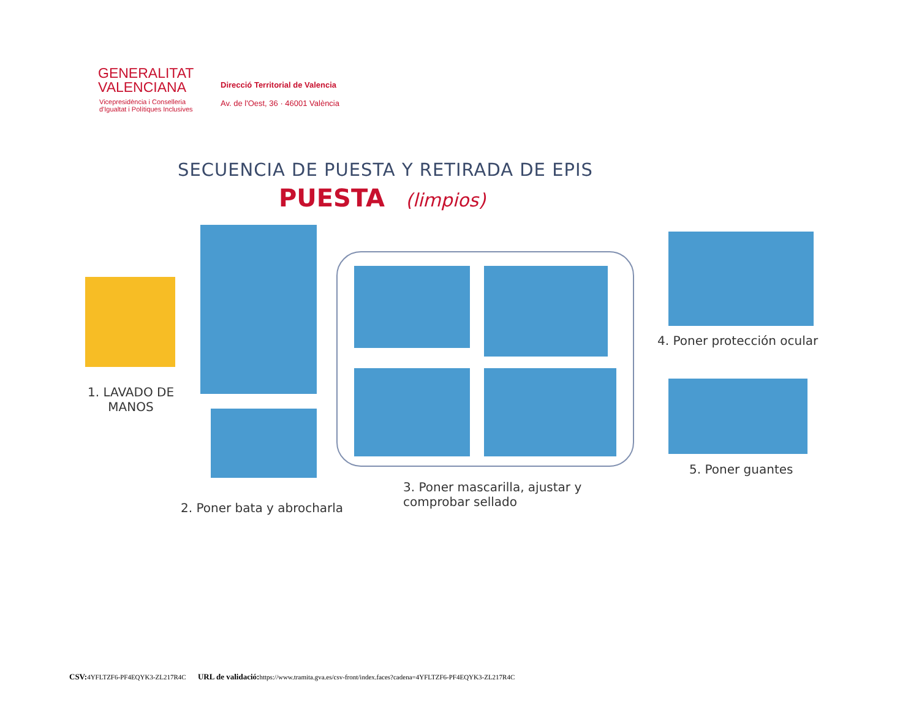GENERALITAT
VALENCIANA
Vicepresidència i Conselleria
d'Igualtat i Polítiques Inclusives
Direcció Territorial de Valencia
Av. de l'Oest, 36 · 46001 València
SECUENCIA DE PUESTA Y RETIRADA DE EPIS
PUESTA (limpios)
1. LAVADO DE
MANOS
2. Poner bata y abrocharla
3. Poner mascarilla, ajustar y
comprobar sellado
4. Poner protección ocular
5. Poner guantes
CSV: 4YFLTZF6-PF4EQYK3-ZL217R4C URL de validació: https://www.tramita.gva.es/csv-front/index.faces?cadena=4YFLTZF6-PF4EQYK3-ZL217R4C